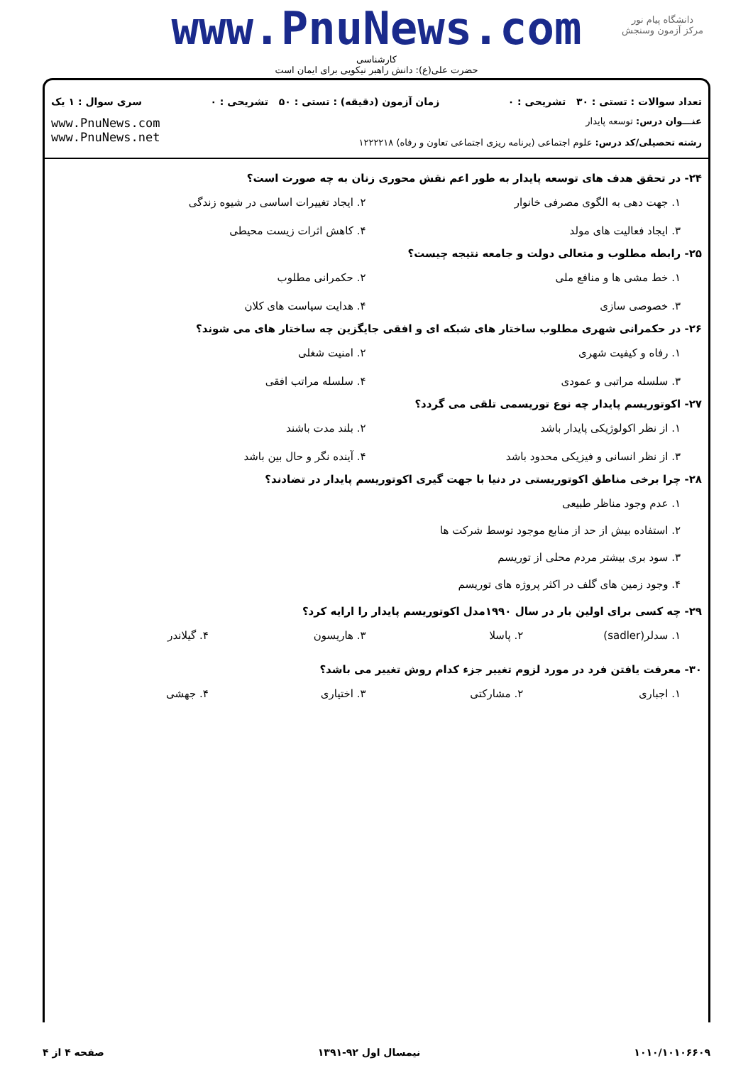دانشگاه پیام نور
مرکز آزمون وسنجش
www.PnuNews.com
کارشناسی
حضرت علی(ع): دانش راهبر نیکویی برای ایمان است
تعداد سوالات : تستی : ۳۰ تشریحی : ۰ زمان آزمون (دقیقه) : تستی : ۵۰ تشریحی : ۰ سری سوال : ۱ یک
عنـــوان درس: توسعه پایدار
رشته تحصیلی/کد درس: علوم اجتماعی (برنامه ریزی اجتماعی تعاون و رفاه) ۱۲۲۲۲۱۸
www.PnuNews.com
www.PnuNews.net
۲۴- در تحقق هدف های توسعه پایدار به طور اعم نقش محوری زنان به چه صورت است؟
۱. جهت دهی به الگوی مصرفی خانوار
۲. ایجاد تغییرات اساسی در شیوه زندگی
۳. ایجاد فعالیت های مولد
۴. کاهش اثرات زیست محیطی
۲۵- رابطه مطلوب و متعالی دولت و جامعه نتیجه چیست؟
۱. خط مشی ها و منافع ملی
۲. حکمرانی مطلوب
۳. خصوصی سازی
۴. هدایت سیاست های کلان
۲۶- در حکمرانی شهری مطلوب ساختار های شبکه ای و افقی جایگزین چه ساختار های می شوند؟
۱. رفاه و کیفیت شهری
۲. امنیت شغلی
۳. سلسله مراتبی و عمودی
۴. سلسله مراتب افقی
۲۷- اکوتوریسم پایدار چه نوع توریسمی تلقی می گردد؟
۱. از نظر اکولوژیکی پایدار باشد
۲. بلند مدت باشند
۳. از نظر انسانی و فیزیکی محدود باشد
۴. آینده نگر و حال بین باشد
۲۸- چرا برخی مناطق اکوتوریستی در دنیا با جهت گیری اکوتوریسم پایدار در تضادند؟
۱. عدم وجود مناظر طبیعی
۲. استفاده بیش از حد از منابع موجود توسط شرکت ها
۳. سود بری بیشتر مردم محلی از توریسم
۴. وجود زمین های گلف در اکثر پروژه های توریسم
۲۹- چه کسی برای اولین بار در سال ۱۹۹۰مدل اکوتوریسم پایدار را ارایه کرد؟
۱. سدلر(sadler)
۲. پاسلا
۳. هاریسون
۴. گیلاندر
۳۰- معرفت یافتن فرد در مورد لزوم تغییر جزء کدام روش تغییر می باشد؟
۱. اجباری
۲. مشارکتی
۳. اختیاری
۴. جهشی
۱۰۱۰/۱۰۱۰۶۶۰۹ نیمسال اول ۹۲-۱۳۹۱ صفحه ۴ از ۴